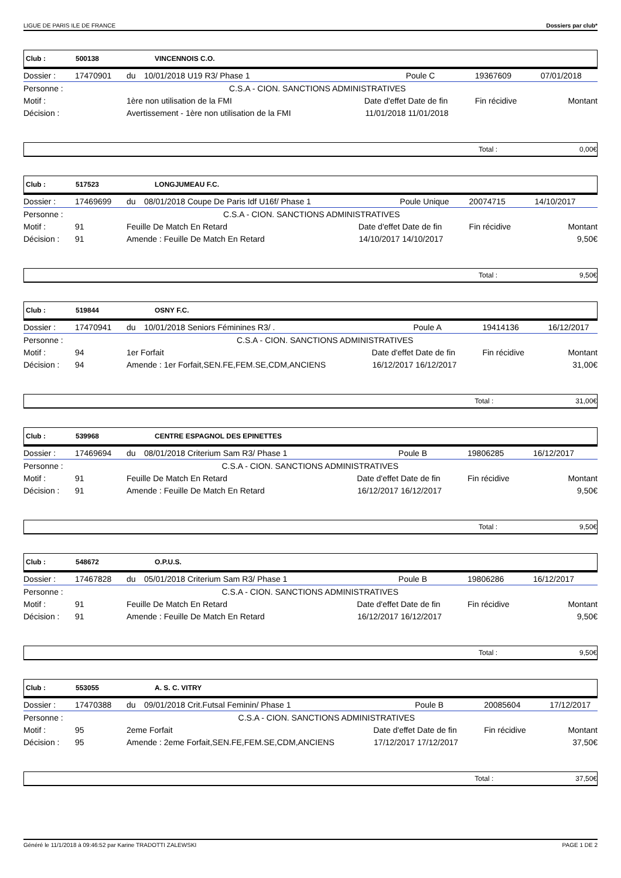LIGUE DE PARIS ILE DE FRANCE Dossiers par club*
Club : 500138 VINCENNOIS C.O.
| Dossier : | 17470901 | du | 10/01/2018 U19 R3/ Phase 1 | | Poule C | 19367609 | 07/01/2018 |
| Personne : | C.S.A - CION. SANCTIONS ADMINISTRATIVES | | | | | | |
| Motif : | | 1ère non utilisation de la FMI | | Date d'effet | Date de fin | Fin récidive | Montant |
| Décision : | | Avertissement - 1ère non utilisation de la FMI | | 11/01/2018 | 11/01/2018 | | |
Total : 0,00€
Club : 517523 LONGJUMEAU F.C.
| Dossier : | 17469699 | du | 08/01/2018 Coupe De Paris Idf U16f/ Phase 1 | | Poule Unique | 20074715 | 14/10/2017 |
| Personne : | C.S.A - CION. SANCTIONS ADMINISTRATIVES | | | | | | |
| Motif : | 91 | Feuille De Match En Retard | | Date d'effet | Date de fin | Fin récidive | Montant |
| Décision : | 91 | Amende : Feuille De Match En Retard | | 14/10/2017 | 14/10/2017 | | 9,50€ |
Total : 9,50€
Club : 519844 OSNY F.C.
| Dossier : | 17470941 | du | 10/01/2018 Seniors Féminines R3/ . | | Poule A | 19414136 | 16/12/2017 |
| Personne : | C.S.A - CION. SANCTIONS ADMINISTRATIVES | | | | | | |
| Motif : | 94 | 1er Forfait | | Date d'effet | Date de fin | Fin récidive | Montant |
| Décision : | 94 | Amende : 1er Forfait,SEN.FE,FEM.SE,CDM,ANCIENS | | 16/12/2017 | 16/12/2017 | | 31,00€ |
Total : 31,00€
Club : 539968 CENTRE ESPAGNOL DES EPINETTES
| Dossier : | 17469694 | du | 08/01/2018 Criterium Sam R3/ Phase 1 | | Poule B | 19806285 | 16/12/2017 |
| Personne : | C.S.A - CION. SANCTIONS ADMINISTRATIVES | | | | | | |
| Motif : | 91 | Feuille De Match En Retard | | Date d'effet | Date de fin | Fin récidive | Montant |
| Décision : | 91 | Amende : Feuille De Match En Retard | | 16/12/2017 | 16/12/2017 | | 9,50€ |
Total : 9,50€
Club : 548672 O.P.U.S.
| Dossier : | 17467828 | du | 05/01/2018 Criterium Sam R3/ Phase 1 | | Poule B | 19806286 | 16/12/2017 |
| Personne : | C.S.A - CION. SANCTIONS ADMINISTRATIVES | | | | | | |
| Motif : | 91 | Feuille De Match En Retard | | Date d'effet | Date de fin | Fin récidive | Montant |
| Décision : | 91 | Amende : Feuille De Match En Retard | | 16/12/2017 | 16/12/2017 | | 9,50€ |
Total : 9,50€
Club : 553055 A. S. C. VITRY
| Dossier : | 17470388 | du | 09/01/2018 Crit.Futsal Feminin/ Phase 1 | | Poule B | 20085604 | 17/12/2017 |
| Personne : | C.S.A - CION. SANCTIONS ADMINISTRATIVES | | | | | | |
| Motif : | 95 | 2eme Forfait | | Date d'effet | Date de fin | Fin récidive | Montant |
| Décision : | 95 | Amende : 2eme Forfait,SEN.FE,FEM.SE,CDM,ANCIENS | | 17/12/2017 | 17/12/2017 | | 37,50€ |
Total : 37,50€
Généré le 11/1/2018 à 09:46:52 par Karine TRADOTTI ZALEWSKI PAGE 1 DE 2